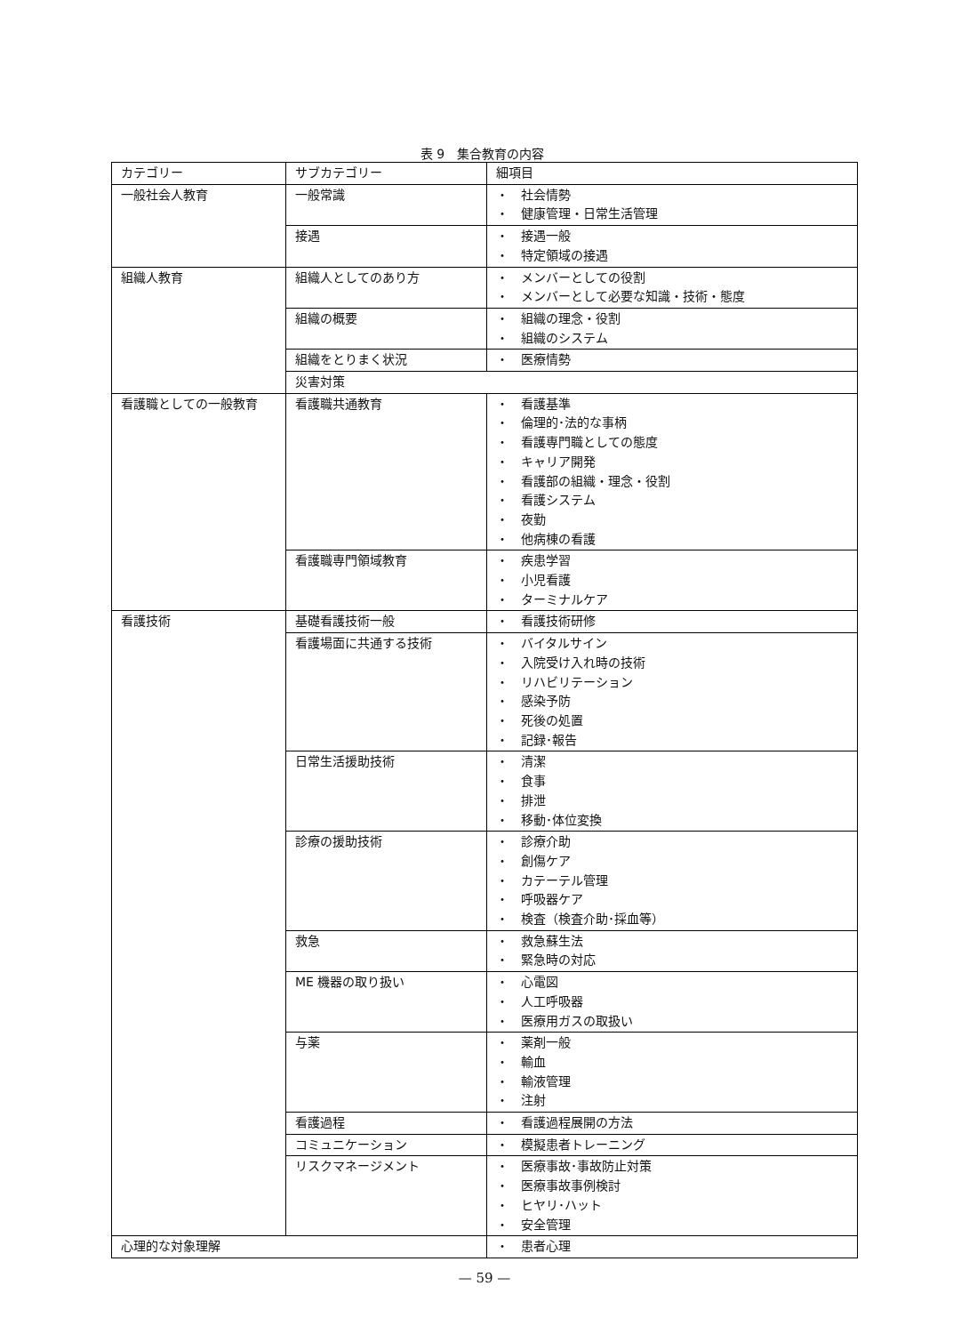表 9　集合教育の内容
| カテゴリー | サブカテゴリー | 細項目 |
| --- | --- | --- |
| 一般社会人教育 | 一般常識 | ・ 社会情勢 ・ 健康管理・日常生活管理 |
| | 接遇 | ・ 接遇一般 ・ 特定領域の接遇 |
| 組織人教育 | 組織人としてのあり方 | ・ メンバーとしての役割 ・ メンバーとして必要な知識・技術・態度 |
| | 組織の概要 | ・ 組織の理念・役割 ・ 組織のシステム |
| | 組織をとりまく状況 | ・ 医療情勢 |
| | 災害対策 | |
| 看護職としての一般教育 | 看護職共通教育 | ・ 看護基準 ・ 倫理的･法的な事柄 ・ 看護専門職としての態度 ・ キャリア開発 ・ 看護部の組織・理念・役割 ・ 看護システム ・ 夜勤 ・ 他病棟の看護 |
| | 看護職専門領域教育 | ・ 疾患学習 ・ 小児看護 ・ ターミナルケア |
| 看護技術 | 基礎看護技術一般 | ・ 看護技術研修 |
| | 看護場面に共通する技術 | ・ バイタルサイン ・ 入院受け入れ時の技術 ・ リハビリテーション ・ 感染予防 ・ 死後の処置 ・ 記録･報告 |
| | 日常生活援助技術 | ・ 清潔 ・ 食事 ・ 排泄 ・ 移動･体位変換 |
| | 診療の援助技術 | ・ 診療介助 ・ 創傷ケア ・ カテーテル管理 ・ 呼吸器ケア ・ 検査（検査介助･採血等） |
| | 救急 | ・ 救急蘇生法 ・ 緊急時の対応 |
| | ME 機器の取り扱い | ・ 心電図 ・ 人工呼吸器 ・ 医療用ガスの取扱い |
| | 与薬 | ・ 薬剤一般 ・ 輸血 ・ 輸液管理 ・ 注射 |
| | 看護過程 | ・ 看護過程展開の方法 |
| | コミュニケーション | ・ 模擬患者トレーニング |
| | リスクマネージメント | ・ 医療事故･事故防止対策 ・ 医療事故事例検討 ・ ヒヤリ･ハット ・ 安全管理 |
| 心理的な対象理解 | | ・ 患者心理 |
— 59 —